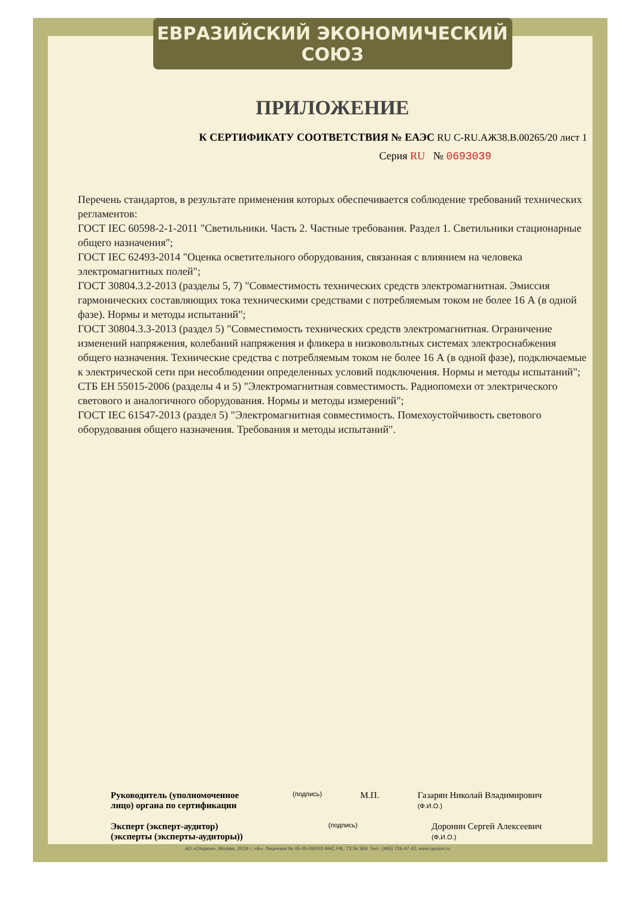ЕВРАЗИЙСКИЙ ЭКОНОМИЧЕСКИЙ СОЮЗ
ПРИЛОЖЕНИЕ
К СЕРТИФИКАТУ СООТВЕТСТВИЯ № ЕАЭС RU C-RU.АЖ38.В.00265/20 лист 1
Серия RU № 0693039
Перечень стандартов, в результате применения которых обеспечивается соблюдение требований технических регламентов:
ГОСТ IEC 60598-2-1-2011 "Светильники. Часть 2. Частные требования. Раздел 1. Светильники стационарные общего назначения";
ГОСТ IEC 62493-2014 "Оценка осветительного оборудования, связанная с влиянием на человека электромагнитных полей";
ГОСТ 30804.3.2-2013 (разделы 5, 7) "Совместимость технических средств электромагнитная. Эмиссия гармонических составляющих тока техническими средствами с потребляемым током не более 16 А (в одной фазе). Нормы и методы испытаний";
ГОСТ 30804.3.3-2013 (раздел 5) "Совместимость технических средств электромагнитная. Ограничение изменений напряжения, колебаний напряжения и фликера в низковольтных системах электроснабжения общего назначения. Технические средства с потребляемым током не более 16 А (в одной фазе), подключаемые к электрической сети при несоблюдении определенных условий подключения. Нормы и методы испытаний";
СТБ ЕН 55015-2006 (разделы 4 и 5) "Электромагнитная совместимость. Радиопомехи от электрического светового и аналогичного оборудования. Нормы и методы измерений";
ГОСТ IEC 61547-2013 (раздел 5) "Электромагнитная совместимость. Помехоустойчивость светового оборудования общего назначения. Требования и методы испытаний".
Руководитель (уполномоченное лицо) органа по сертификации (подпись) М.П. Газарян Николай Владимирович
(Ф.И.О.)
Эксперт (эксперт-аудитор) (эксперты (эксперты-аудиторы)) (подпись) Доронин Сергей Алексеевич
(Ф.И.О.)
АО «Опцион», Москва, 2019 г., «Б». Лицензия № 05-05-09/003 ФНС РФ, ТЗ № 369. Тел.: (495) 726-47-42, www.opcion.ru